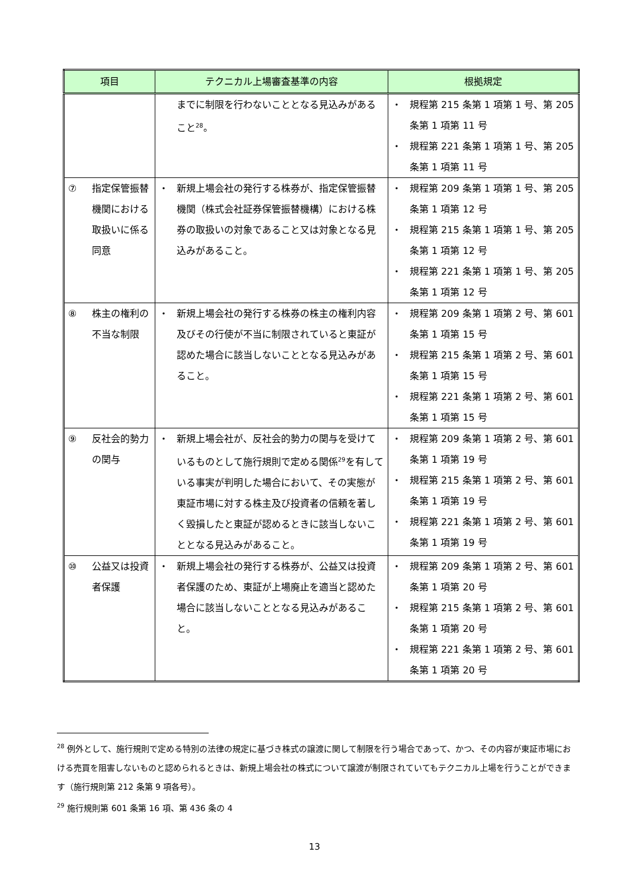| 項目 | テクニカル上場審査基準の内容 | 根拠規定 |
| --- | --- | --- |
| | までに制限を行わないこととなる見込みがあること<sup>28</sup>。 | ・ 規程第 215 条第 1 項第 1 号、第 205 条第 1 項第 11 号 ・ 規程第 221 条第 1 項第 1 号、第 205 条第 1 項第 11 号 |
| ⑦ 指定保管振替機関における取扱いに係る同意 | ・ 新規上場会社の発行する株券が、指定保管振替機関（株式会社証券保管振替機構）における株券の取扱いの対象であること又は対象となる見込みがあること。 | ・ 規程第 209 条第 1 項第 1 号、第 205 条第 1 項第 12 号 ・ 規程第 215 条第 1 項第 1 号、第 205 条第 1 項第 12 号 ・ 規程第 221 条第 1 項第 1 号、第 205 条第 1 項第 12 号 |
| ⑧ 株主の権利の不当な制限 | ・ 新規上場会社の発行する株券の株主の権利内容及びその行使が不当に制限されていると東証が認めた場合に該当しないこととなる見込みがあること。 | ・ 規程第 209 条第 1 項第 2 号、第 601 条第 1 項第 15 号 ・ 規程第 215 条第 1 項第 2 号、第 601 条第 1 項第 15 号 ・ 規程第 221 条第 1 項第 2 号、第 601 条第 1 項第 15 号 |
| ⑨ 反社会的勢力の関与 | ・ 新規上場会社が、反社会的勢力の関与を受けているものとして施行規則で定める関係<sup>29</sup>を有している事実が判明した場合において、その実態が東証市場に対する株主及び投資者の信頼を著しく毀損したと東証が認めるときに該当しないこととなる見込みがあること。 | ・ 規程第 209 条第 1 項第 2 号、第 601 条第 1 項第 19 号 ・ 規程第 215 条第 1 項第 2 号、第 601 条第 1 項第 19 号 ・ 規程第 221 条第 1 項第 2 号、第 601 条第 1 項第 19 号 |
| ⑩ 公益又は投資者保護 | ・ 新規上場会社の発行する株券が、公益又は投資者保護のため、東証が上場廃止を適当と認めた場合に該当しないこととなる見込みがあること。 | ・ 規程第 209 条第 1 項第 2 号、第 601 条第 1 項第 20 号 ・ 規程第 215 条第 1 項第 2 号、第 601 条第 1 項第 20 号 ・ 規程第 221 条第 1 項第 2 号、第 601 条第 1 項第 20 号 |
<sup>28</sup> 例外として、施行規則で定める特別の法律の規定に基づき株式の譲渡に関して制限を行う場合であって、かつ、その内容が東証市場における売買を阻害しないものと認められるときは、新規上場会社の株式について譲渡が制限されていてもテクニカル上場を行うことができます（施行規則第 212 条第 9 項各号）。
<sup>29</sup> 施行規則第 601 条第 16 項、第 436 条の 4
13